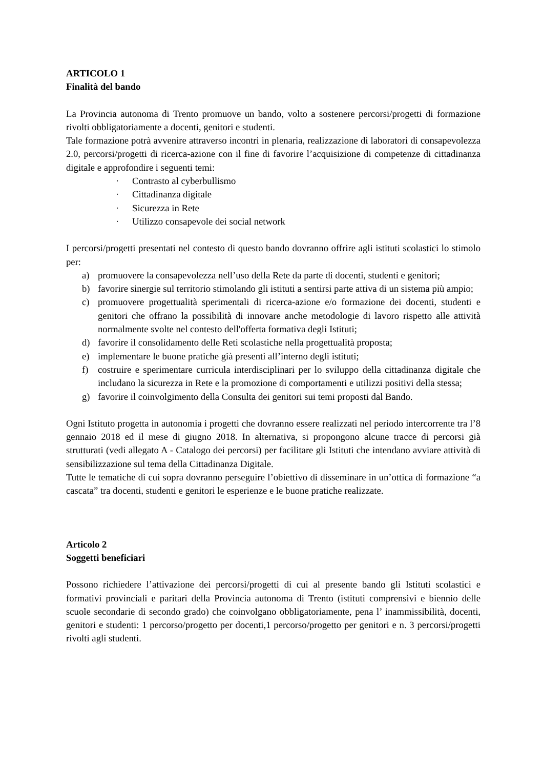ARTICOLO 1
Finalità del bando
La Provincia autonoma di Trento promuove un bando, volto a sostenere percorsi/progetti di formazione rivolti obbligatoriamente a docenti, genitori e studenti.
Tale formazione potrà avvenire attraverso incontri in plenaria, realizzazione di laboratori di consapevolezza 2.0, percorsi/progetti di ricerca-azione con il fine di favorire l’acquisizione di competenze di cittadinanza digitale e approfondire i seguenti temi:
· Contrasto al cyberbullismo
· Cittadinanza digitale
· Sicurezza in Rete
· Utilizzo consapevole dei social network
I percorsi/progetti presentati nel contesto di questo bando dovranno offrire agli istituti scolastici lo stimolo per:
a) promuovere la consapevolezza nell’uso della Rete da parte di docenti, studenti e genitori;
b) favorire sinergie sul territorio stimolando gli istituti a sentirsi parte attiva di un sistema più ampio;
c) promuovere progettualità sperimentali di ricerca-azione e/o formazione dei docenti, studenti e genitori che offrano la possibilità di innovare anche metodologie di lavoro rispetto alle attività normalmente svolte nel contesto dell'offerta formativa degli Istituti;
d) favorire il consolidamento delle Reti scolastiche nella progettualità proposta;
e) implementare le buone pratiche già presenti all’interno degli istituti;
f) costruire e sperimentare curricula interdisciplinari per lo sviluppo della cittadinanza digitale che includano la sicurezza in Rete e la promozione di comportamenti e utilizzi positivi della stessa;
g) favorire il coinvolgimento della Consulta dei genitori sui temi proposti dal Bando.
Ogni Istituto progetta in autonomia i progetti che dovranno essere realizzati nel periodo intercorrente tra l’8 gennaio 2018 ed il mese di giugno 2018. In alternativa, si propongono alcune tracce di percorsi già strutturati (vedi allegato A - Catalogo dei percorsi) per facilitare gli Istituti che intendano avviare attività di sensibilizzazione sul tema della Cittadinanza Digitale.
Tutte le tematiche di cui sopra dovranno perseguire l’obiettivo di disseminare in un’ottica di formazione “a cascata” tra docenti, studenti e genitori le esperienze e le buone pratiche realizzate.
Articolo 2
Soggetti beneficiari
Possono richiedere l’attivazione dei percorsi/progetti di cui al presente bando gli Istituti scolastici e formativi provinciali e paritari della Provincia autonoma di Trento (istituti comprensivi e biennio delle scuole secondarie di secondo grado) che coinvolgano obbligatoriamente, pena l’ inammissibilità, docenti, genitori e studenti: 1 percorso/progetto per docenti,1 percorso/progetto per genitori e n. 3 percorsi/progetti rivolti agli studenti.